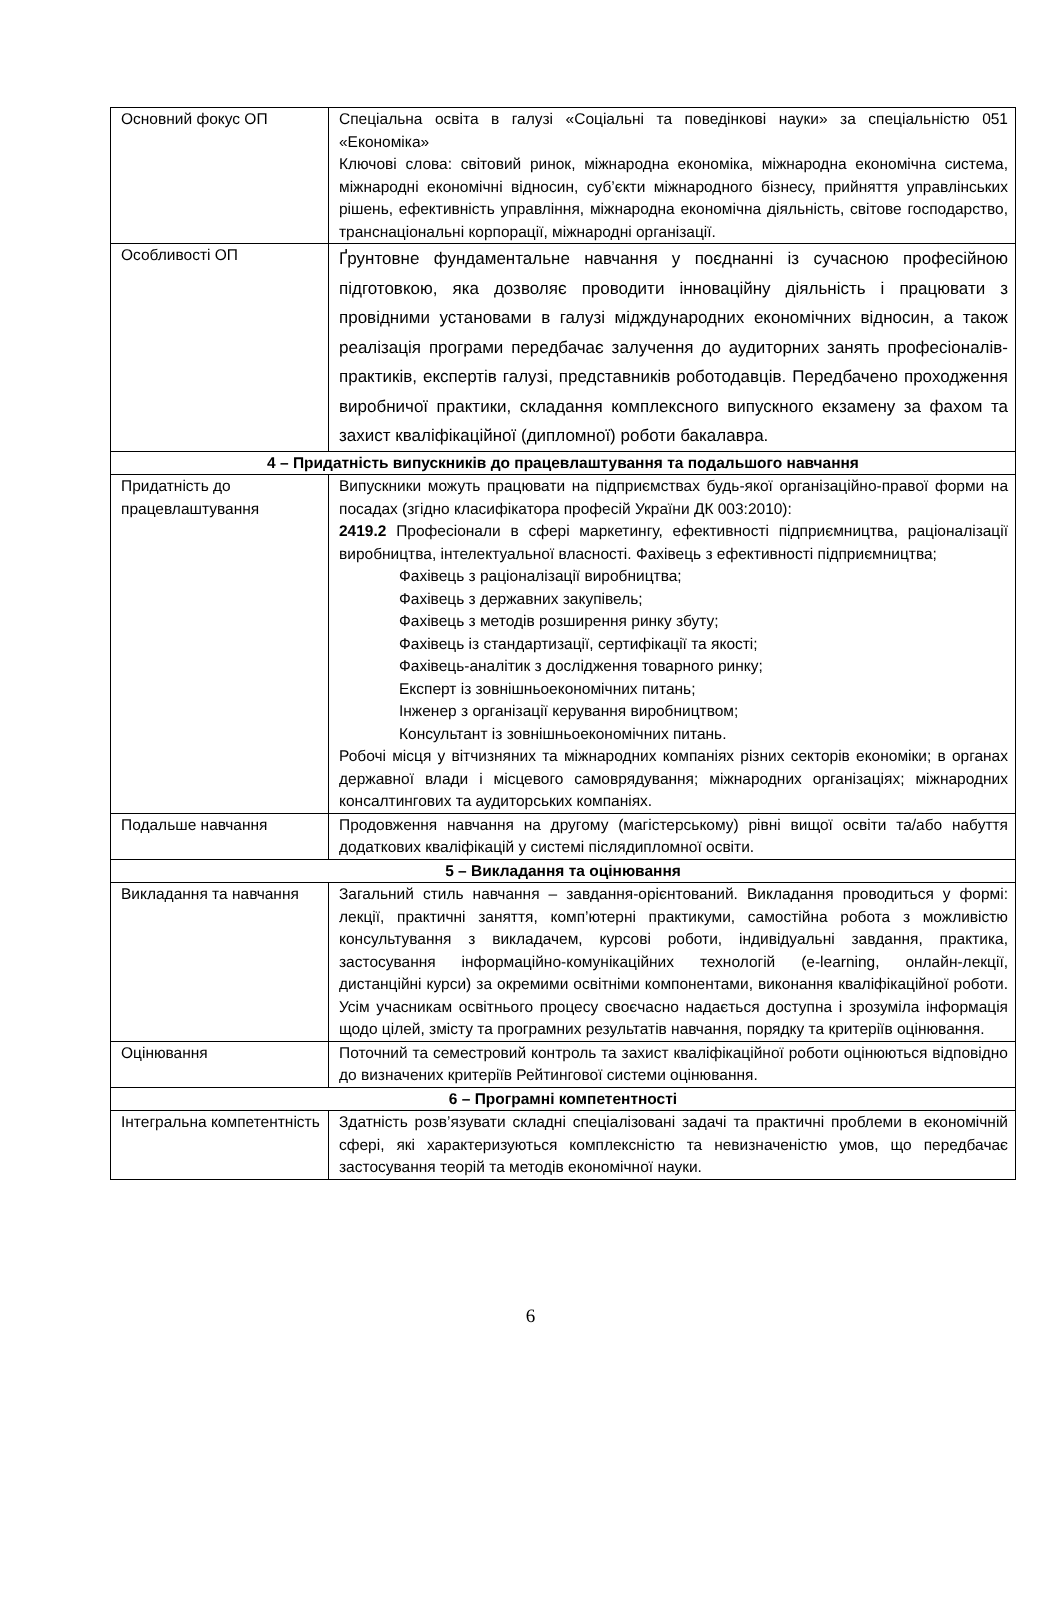| Основний фокус ОП | Спеціальна освіта в галузі «Соціальні та поведінкові науки» за спеціальністю 051 «Економіка» Ключові слова: світовий ринок, міжнародна економіка, міжнародна економічна система, міжнародні економічні відносин, суб’єкти міжнародного бізнесу, прийняття управлінських рішень, ефективність управління, міжнародна економічна діяльність, світове господарство, транснаціональні корпорації, міжнародні організації. |
| Особливості ОП | Ґрунтовне фундаментальне навчання у поєднанні із сучасною професійною підготовкою, яка дозволяє проводити інноваційну діяльність і працювати з провідними установами в галузі мідждународних економічних відносин, а також реалізація програми передбачає залучення до аудиторних занять професіоналів-практиків, експертів галузі, представників роботодавців. Передбачено проходження виробничої практики, складання комплексного випускного екзамену за фахом та захист кваліфікаційної (дипломної) роботи бакалавра. |
| 4 – Придатність випускників до працевлаштування та подальшого навчання | |
| Придатність до працевлаштування | Випускники можуть працювати на підприємствах будь-якої організаційно-правої форми на посадах (згідно класифікатора професій України ДК 003:2010): 2419.2 Професіонали в сфері маркетингу, ефективності підприємництва, раціоналізації виробництва, інтелектуальної власності. Фахівець з ефективності підприємництва; Фахівець з раціоналізації виробництва; Фахівець з державних закупівель; Фахівець з методів розширення ринку збуту; Фахівець із стандартизації, сертифікації та якості; Фахівець-аналітик з дослідження товарного ринку; Експерт із зовнішньоекономічних питань; Інженер з організації керування виробництвом; Консультант із зовнішньоекономічних питань. Робочі місця у вітчизняних та міжнародних компаніях різних секторів економіки; в органах державної влади і місцевого самоврядування; міжнародних організаціях; міжнародних консалтингових та аудиторських компаніях. |
| Подальше навчання | Продовження навчання на другому (магістерському) рівні вищої освіти та/або набуття додаткових кваліфікацій у системі післядипломної освіти. |
| 5 – Викладання та оцінювання | |
| Викладання та навчання | Загальний стиль навчання – завдання-орієнтований. Викладання проводиться у формі: лекції, практичні заняття, комп’ютерні практикуми, самостійна робота з можливістю консультування з викладачем, курсові роботи, індивідуальні завдання, практика, застосування інформаційно-комунікаційних технологій (e-learning, онлайн-лекції, дистанційні курси) за окремими освітніми компонентами, виконання кваліфікаційної роботи. Усім учасникам освітнього процесу своєчасно надається доступна і зрозуміла інформація щодо цілей, змісту та програмних результатів навчання, порядку та критеріїв оцінювання. |
| Оцінювання | Поточний та семестровий контроль та захист кваліфікаційної роботи оцінюються відповідно до визначених критеріїв Рейтингової системи оцінювання. |
| 6 – Програмні компетентності | |
| Інтегральна компетентність | Здатність розв’язувати складні спеціалізовані задачі та практичні проблеми в економічній сфері, які характеризуються комплексністю та невизначеністю умов, що передбачає застосування теорій та методів економічної науки. |
6